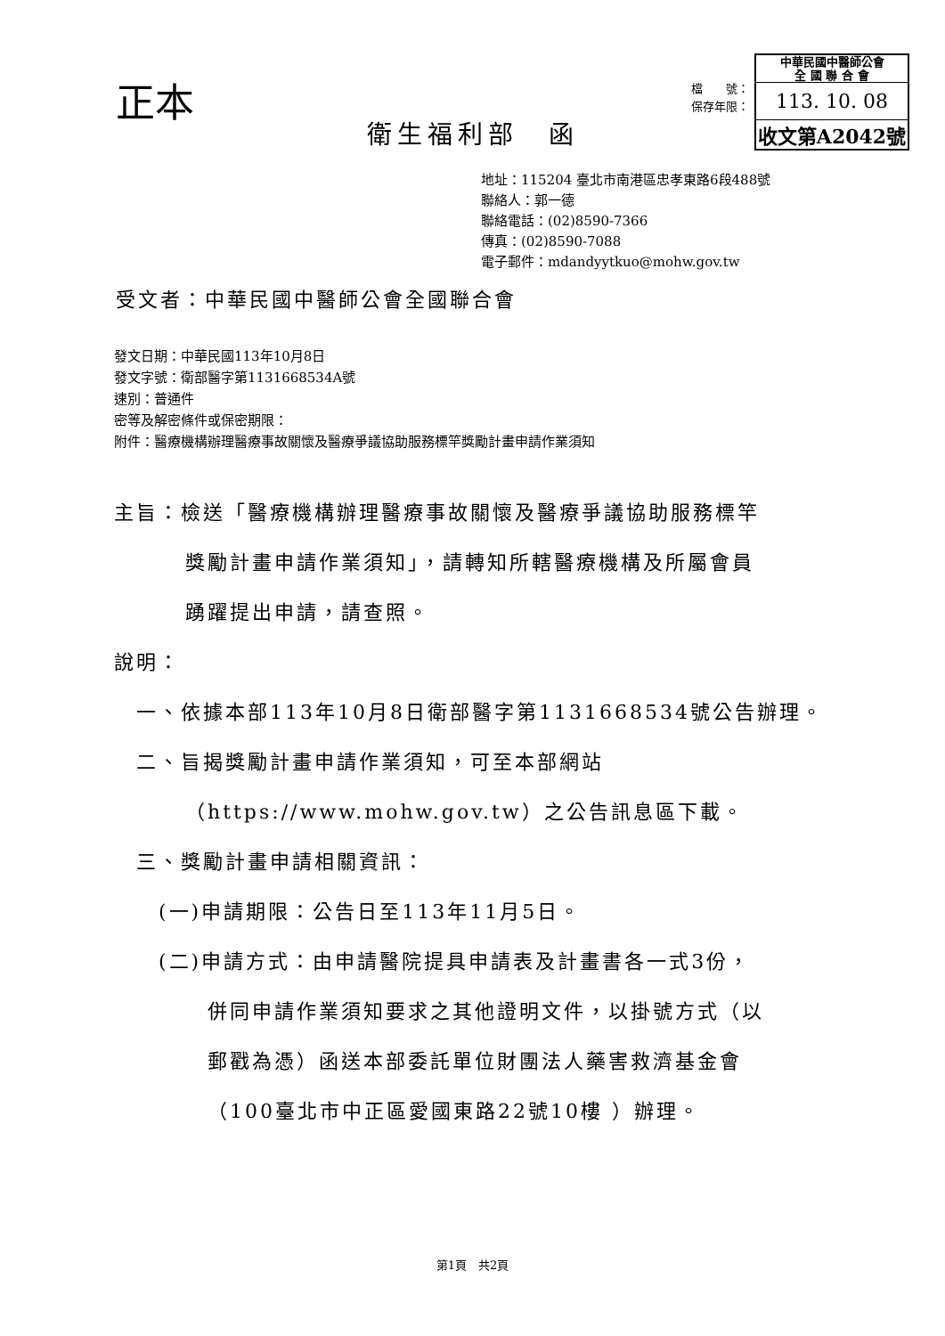正本
檔　　號：
保存年限：
中華民國中醫師公會
全 國 聯 合 會
113. 10. 08
收文第A2042號
衛生福利部　函
地址：115204 臺北市南港區忠孝東路6段488號
聯絡人：郭一德
聯絡電話：(02)8590-7366
傳真：(02)8590-7088
電子郵件：mdandyytkuo@mohw.gov.tw
受文者：中華民國中醫師公會全國聯合會
發文日期：中華民國113年10月8日
發文字號：衛部醫字第1131668534A號
速別：普通件
密等及解密條件或保密期限：
附件：醫療機構辦理醫療事故關懷及醫療爭議協助服務標竿獎勵計畫申請作業須知
主旨：檢送「醫療機構辦理醫療事故關懷及醫療爭議協助服務標竿
獎勵計畫申請作業須知」，請轉知所轄醫療機構及所屬會員
踴躍提出申請，請查照。
說明：
一、依據本部113年10月8日衛部醫字第1131668534號公告辦理。
二、旨揭獎勵計畫申請作業須知，可至本部網站
（https://www.mohw.gov.tw）之公告訊息區下載。
三、獎勵計畫申請相關資訊：
(一)申請期限：公告日至113年11月5日。
(二)申請方式：由申請醫院提具申請表及計畫書各一式3份，
併同申請作業須知要求之其他證明文件，以掛號方式（以
郵戳為憑）函送本部委託單位財團法人藥害救濟基金會
（100臺北市中正區愛國東路22號10樓 ）辦理。
第1頁　共2頁